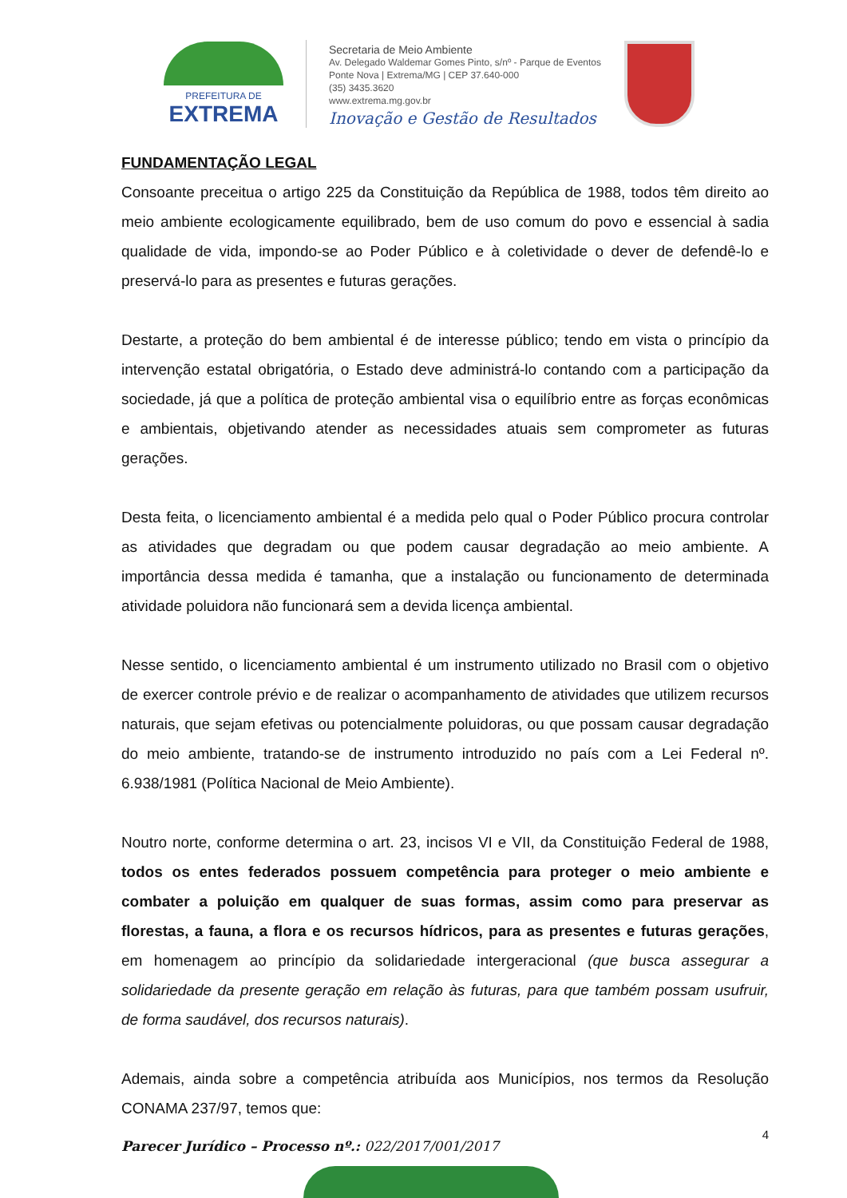PREFEITURA DE
EXTREMA
Secretaria de Meio Ambiente
Av. Delegado Waldemar Gomes Pinto, s/nº - Parque de Eventos
Ponte Nova | Extrema/MG | CEP 37.640-000
(35) 3435.3620
www.extrema.mg.gov.br
Inovação e Gestão de Resultados
FUNDAMENTAÇÃO LEGAL
Consoante preceitua o artigo 225 da Constituição da República de 1988, todos têm direito ao meio ambiente ecologicamente equilibrado, bem de uso comum do povo e essencial à sadia qualidade de vida, impondo-se ao Poder Público e à coletividade o dever de defendê-lo e preservá-lo para as presentes e futuras gerações.
Destarte, a proteção do bem ambiental é de interesse público; tendo em vista o princípio da intervenção estatal obrigatória, o Estado deve administrá-lo contando com a participação da sociedade, já que a política de proteção ambiental visa o equilíbrio entre as forças econômicas e ambientais, objetivando atender as necessidades atuais sem comprometer as futuras gerações.
Desta feita, o licenciamento ambiental é a medida pelo qual o Poder Público procura controlar as atividades que degradam ou que podem causar degradação ao meio ambiente. A importância dessa medida é tamanha, que a instalação ou funcionamento de determinada atividade poluidora não funcionará sem a devida licença ambiental.
Nesse sentido, o licenciamento ambiental é um instrumento utilizado no Brasil com o objetivo de exercer controle prévio e de realizar o acompanhamento de atividades que utilizem recursos naturais, que sejam efetivas ou potencialmente poluidoras, ou que possam causar degradação do meio ambiente, tratando-se de instrumento introduzido no país com a Lei Federal nº. 6.938/1981 (Política Nacional de Meio Ambiente).
Noutro norte, conforme determina o art. 23, incisos VI e VII, da Constituição Federal de 1988, todos os entes federados possuem competência para proteger o meio ambiente e combater a poluição em qualquer de suas formas, assim como para preservar as florestas, a fauna, a flora e os recursos hídricos, para as presentes e futuras gerações, em homenagem ao princípio da solidariedade intergeracional (que busca assegurar a solidariedade da presente geração em relação às futuras, para que também possam usufruir, de forma saudável, dos recursos naturais).
Ademais, ainda sobre a competência atribuída aos Municípios, nos termos da Resolução CONAMA 237/97, temos que:
4
Parecer Jurídico – Processo nº.: 022/2017/001/2017